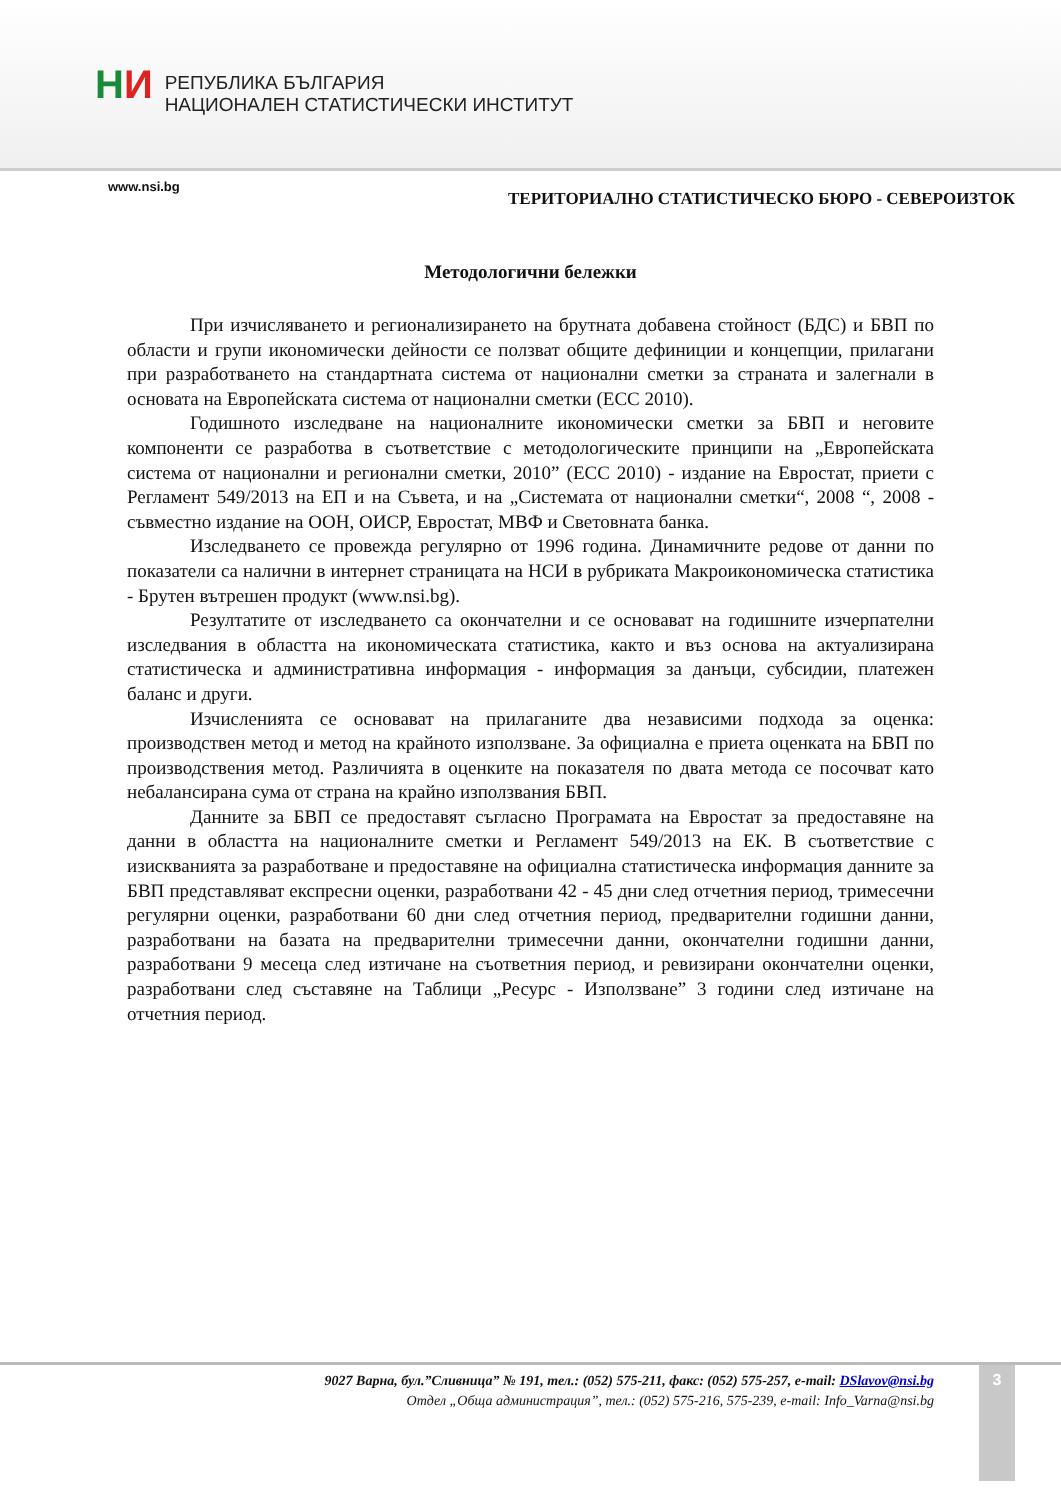НИ
РЕПУБЛИКА БЪЛГАРИЯ
НАЦИОНАЛЕН СТАТИСТИЧЕСКИ ИНСТИТУТ
www.nsi.bg
ТЕРИТОРИАЛНО СТАТИСТИЧЕСКО БЮРО - СЕВЕРОИЗТОК
Методологични бележки
При изчисляването и регионализирането на брутната добавена стойност (БДС) и БВП по области и групи икономически дейности се ползват общите дефиниции и концепции, прилагани при разработването на стандартната система от национални сметки за страната и залегнали в основата на Европейската система от национални сметки (ЕСС 2010).
Годишното изследване на националните икономически сметки за БВП и неговите компоненти се разработва в съответствие с методологическите принципи на „Европейската система от национални и регионални сметки, 2010” (ЕСС 2010) - издание на Евростат, приети с Регламент 549/2013 на ЕП и на Съвета, и на „Системата от национални сметки“, 2008 “, 2008 - съвместно издание на ООН, ОИСР, Евростат, МВФ и Световната банка.
Изследването се провежда регулярно от 1996 година. Динамичните редове от данни по показатели са налични в интернет страницата на НСИ в рубриката Макроикономическа статистика - Брутен вътрешен продукт (www.nsi.bg).
Резултатите от изследването са окончателни и се основават на годишните изчерпателни изследвания в областта на икономическата статистика, както и въз основа на актуализирана статистическа и административна информация - информация за данъци, субсидии, платежен баланс и други.
Изчисленията се основават на прилаганите два независими подхода за оценка: производствен метод и метод на крайното използване. За официална е приета оценката на БВП по производствения метод. Различията в оценките на показателя по двата метода се посочват като небалансирана сума от страна на крайно използвания БВП.
Данните за БВП се предоставят съгласно Програмата на Евростат за предоставяне на данни в областта на националните сметки и Регламент 549/2013 на ЕК. В съответствие с изискванията за разработване и предоставяне на официална статистическа информация данните за БВП представляват експресни оценки, разработвани 42 - 45 дни след отчетния период, тримесечни регулярни оценки, разработвани 60 дни след отчетния период, предварителни годишни данни, разработвани на базата на предварителни тримесечни данни, окончателни годишни данни, разработвани 9 месеца след изтичане на съответния период, и ревизирани окончателни оценки, разработвани след съставяне на Таблици „Ресурс - Използване” 3 години след изтичане на отчетния период.
3
9027 Варна, бул.”Сливница” № 191, тел.: (052) 575-211, факс: (052) 575-257, e-mail: DSlavov@nsi.bg
Отдел „Обща администрация”, тел.: (052) 575-216, 575-239, e-mail: Info_Varna@nsi.bg